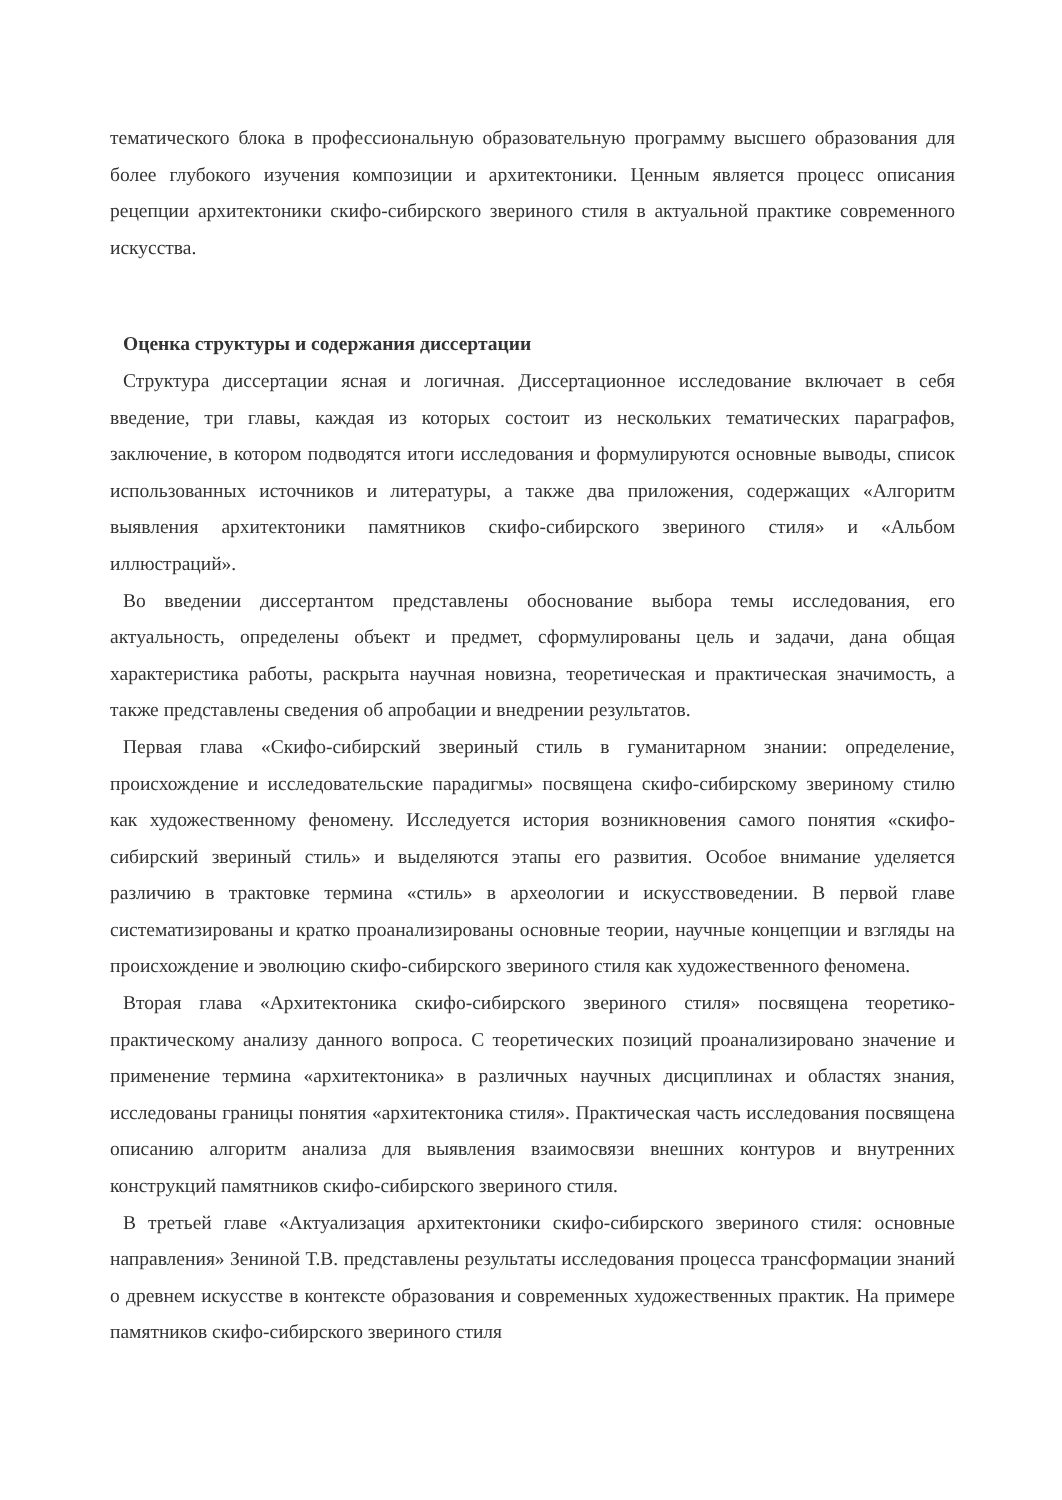тематического блока в профессиональную образовательную программу высшего образования для более глубокого изучения композиции и архитектоники. Ценным является процесс описания рецепции архитектоники скифо-сибирского звериного стиля в актуальной практике современного искусства.
Оценка структуры и содержания диссертации
Структура диссертации ясная и логичная. Диссертационное исследование включает в себя введение, три главы, каждая из которых состоит из нескольких тематических параграфов, заключение, в котором подводятся итоги исследования и формулируются основные выводы, список использованных источников и литературы, а также два приложения, содержащих «Алгоритм выявления архитектоники памятников скифо-сибирского звериного стиля» и «Альбом иллюстраций».
Во введении диссертантом представлены обоснование выбора темы исследования, его актуальность, определены объект и предмет, сформулированы цель и задачи, дана общая характеристика работы, раскрыта научная новизна, теоретическая и практическая значимость, а также представлены сведения об апробации и внедрении результатов.
Первая глава «Скифо-сибирский звериный стиль в гуманитарном знании: определение, происхождение и исследовательские парадигмы» посвящена скифо-сибирскому звериному стилю как художественному феномену. Исследуется история возникновения самого понятия «скифо-сибирский звериный стиль» и выделяются этапы его развития. Особое внимание уделяется различию в трактовке термина «стиль» в археологии и искусствоведении. В первой главе систематизированы и кратко проанализированы основные теории, научные концепции и взгляды на происхождение и эволюцию скифо-сибирского звериного стиля как художественного феномена.
Вторая глава «Архитектоника скифо-сибирского звериного стиля» посвящена теоретико-практическому анализу данного вопроса. С теоретических позиций проанализировано значение и применение термина «архитектоника» в различных научных дисциплинах и областях знания, исследованы границы понятия «архитектоника стиля». Практическая часть исследования посвящена описанию алгоритм анализа для выявления взаимосвязи внешних контуров и внутренних конструкций памятников скифо-сибирского звериного стиля.
В третьей главе «Актуализация архитектоники скифо-сибирского звериного стиля: основные направления» Зениной Т.В. представлены результаты исследования процесса трансформации знаний о древнем искусстве в контексте образования и современных художественных практик. На примере памятников скифо-сибирского звериного стиля